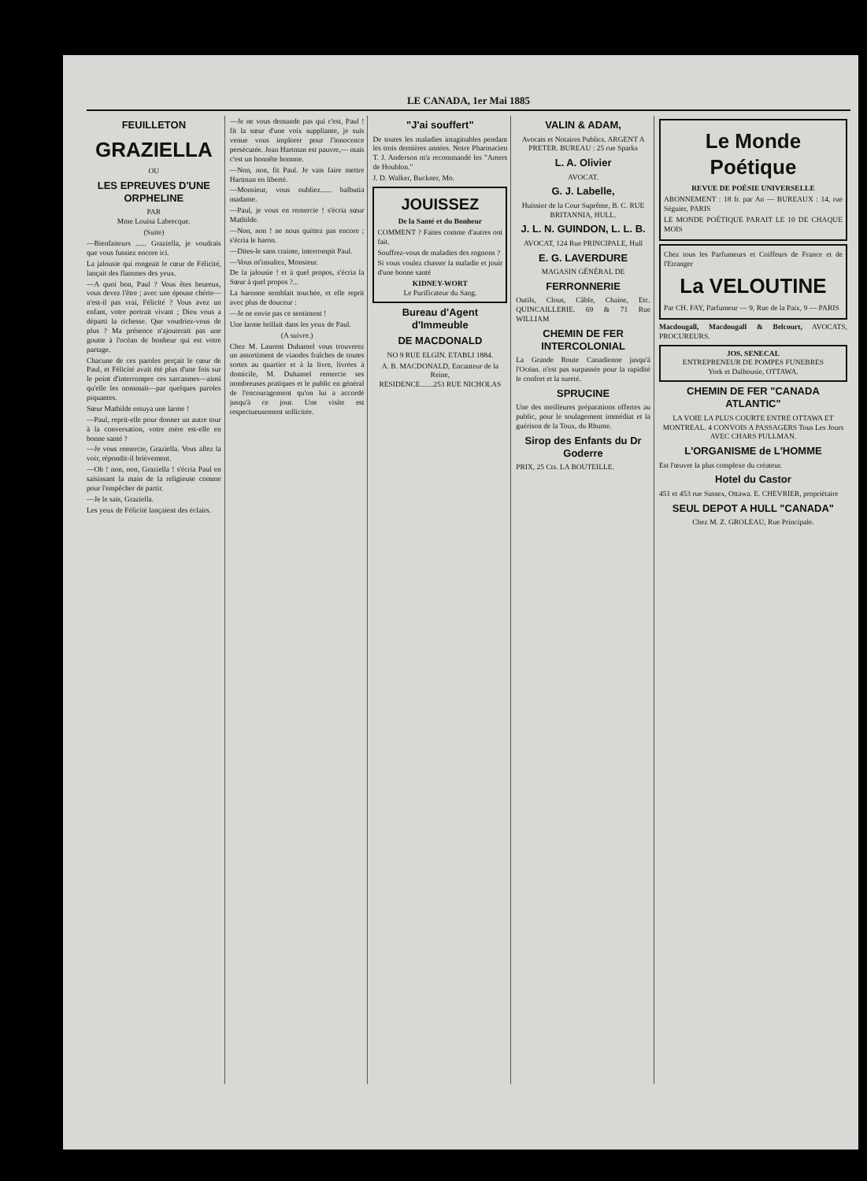LE CANADA, 1er Mai 1885
FEUILLETON
GRAZIELLA
OU
LES EPREUVES D'UNE ORPHELINE
PAR
Mme Louisa Labrecque.
(Suite)
—Bienfaiteurs ...... Graziella, je voudrais que vous fussiez encore ici.
La jalousie qui rongeait le cœur de Félicité, lançait des flammes des yeux.
—A quoi bon, Paul ? Vous êtes heureux, vous devez l'être ; avec une épouse chérie—n'est-il pas vrai, Félicité ? Vous avez un enfant, votre portrait vivant ; Dieu vous a départi la richesse. Que voudriez-vous de plus ? Ma présence n'ajouterait pas une goutte à l'océan de bonheur qui est votre partage.
Chacune de ces paroles perçait le cœur de Paul, et Félicité avait été plus d'une fois sur le point d'interrompre ces sarcasmes—ainsi qu'elle les nommait—par quelques paroles piquantes.
Sœur Mathilde essuya une larme !
—Paul, reprit-elle pour donner un autre tour à la conversation, votre mère est-elle en bonne santé ?
—Je vous remercie, Graziella. Vous allez la voir, répondit-il brièvement.
—Oh ! non, non, Graziella ! s'écria Paul en saisissant la main de la religieuse comme pour l'empêcher de partir.
—Je le sais, Graziella.
Les yeux de Félicité lançaient des éclairs.
—Je ne vous demande pas qui c'est, Paul ! fit la sœur d'une voix suppliante, je suis venue vous implorer pour l'innocence persécutée. Jean Hartman est pauvre,— mais c'est un honnête homme.
—Non, non, fit Paul. Je vais faire mettre Hartman en liberté.
—Monsieur, vous oubliez...... balbutia madame.
—Paul, je vous en remercie ! s'écria sœur Mathilde.
—Non, non ! ne nous quittez pas encore ; s'écria le baron.
—Dites-le sans crainte, interrompit Paul.
—Vous m'insultez, Monsieur.
De la jalousie ! et à quel propos, s'écria la Sœur à quel propos ?...
La baronne semblait touchée, et elle reprit avec plus de douceur :
—Je ne envie pas ce sentiment !
Une larme brillait dans les yeux de Paul.
(A suivre.)
Chez M. Laurent Duhamel vous trouverez un assortiment de viandes fraîches de toutes sortes au quartier et à la livre, livrées à domicile, M. Duhamel remercie ses nombreuses pratiques et le public en général de l'encouragement qu'on lui a accordé jusqu'à ce jour. Une visite est respectueusement sollicitée.
"J'ai souffert"
De toutes les maladies imaginables pendant les trois dernières années. Notre Pharmacien T. J. Anderson m'a recommandé les "Amers de Houblon."
J. D. Walker, Buckner, Mo.
JOUISSEZ
De la Santé et du Bonheur
COMMENT ? Faites comme d'autres ont fait.
Souffrez-vous de maladies des rognons ?
Si vous voulez chasser la maladie et jouir d'une bonne santé
KIDNEY-WORT
Le Purificateur du Sang.
Bureau d'Agent d'Immeuble
DE MACDONALD
NO 9 RUE ELGIN. ETABLI 1884.
A. B. MACDONALD, Encanteur de la Reine,
RESIDENCE.......253 RUE NICHOLAS
VALIN & ADAM,
Avocats et Notaires Publics. ARGENT A PRETER. BUREAU : 25 rue Sparks
L. A. Olivier
AVOCAT.
G. J. Labelle,
Huissier de la Cour Suprême, B. C. RUE BRITANNIA, HULL.
J. L. N. GUINDON, L. L. B.
AVOCAT, 124 Rue PRINCIPALE, Hull
E. G. LAVERDURE
MAGASIN GÉNÉRAL DE
FERRONNERIE
Outils, Clous, Câble, Chaine, Etc. QUINCAILLERIE. 69 & 71 Rue WILLIAM
CHEMIN DE FER INTERCOLONIAL
La Grande Route Canadienne jusqu'à l'Océan. n'est pas surpassée pour la rapidité le confort et la sureté.
SPRUCINE
Une des meilleures préparations offertes au public, pour le soulagement immédiat et la guérison de la Toux, du Rhume.
Sirop des Enfants du Dr Goderre
PRIX, 25 Cts. LA BOUTEILLE.
Le Monde Poétique
REVUE DE POÉSIE UNIVERSELLE
ABONNEMENT : 18 fr. par An — BUREAUX : 14, rue Séguier, PARIS
LE MONDE POÉTIQUE PARAIT LE 10 DE CHAQUE MOIS
Chez tous les Parfumeurs et Coiffeurs de France et de l'Etranger
La VELOUTINE
Par CH. FAY, Parfumeur — 9, Rue de la Paix, 9 — PARIS
Macdougall, Macdougall & Belcourt, AVOCATS, PROCUREURS.
JOS. SENECAL
ENTREPRENEUR DE POMPES FUNEBRES
York et Dalhousie, OTTAWA.
CHEMIN DE FER "CANADA ATLANTIC"
LA VOIE LA PLUS COURTE ENTRE OTTAWA ET MONTREAL. 4 CONVOIS A PASSAGERS Tous Les Jours AVEC CHARS PULLMAN.
L'ORGANISME de L'HOMME
Est l'œuvre la plus complexe du créateur.
Hotel du Castor
451 et 453 rue Sussex, Ottawa. E. CHEVRIER, propriétaire
SEUL DEPOT A HULL "CANADA"
Chez M. Z. GROLEAU, Rue Principale.